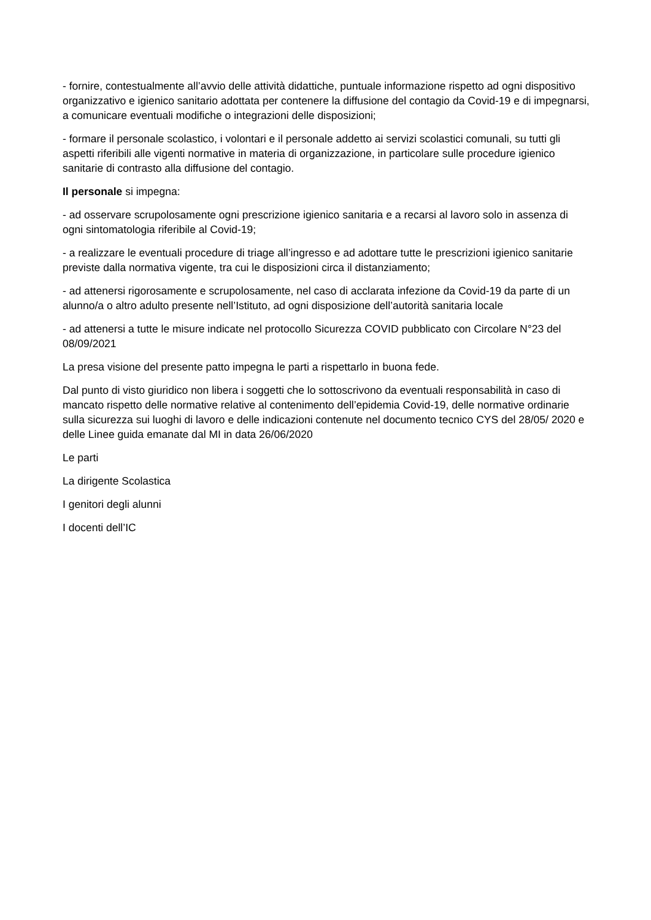- fornire, contestualmente all’avvio delle attività didattiche, puntuale informazione rispetto ad ogni dispositivo organizzativo e igienico sanitario adottata per contenere la diffusione del contagio da Covid-19 e di impegnarsi, a comunicare eventuali modifiche o integrazioni delle disposizioni;
- formare il personale scolastico, i volontari e il personale addetto ai servizi scolastici comunali, su tutti gli aspetti riferibili alle vigenti normative in materia di organizzazione, in particolare sulle procedure igienico sanitarie di contrasto alla diffusione del contagio.
Il personale si impegna:
- ad osservare scrupolosamente ogni prescrizione igienico sanitaria e a recarsi al lavoro solo in assenza di ogni sintomatologia riferibile al Covid-19;
- a realizzare le eventuali procedure di triage all’ingresso e ad adottare tutte le prescrizioni igienico sanitarie previste dalla normativa vigente, tra cui le disposizioni circa il distanziamento;
- ad attenersi rigorosamente e scrupolosamente, nel caso di acclarata infezione da Covid-19 da parte di un alunno/a o altro adulto presente nell’Istituto, ad ogni disposizione dell’autorità sanitaria locale
- ad attenersi a tutte le misure indicate nel protocollo Sicurezza COVID pubblicato con Circolare N°23 del 08/09/2021
La presa visione del presente patto impegna le parti a rispettarlo in buona fede.
Dal punto di visto giuridico non libera i soggetti che lo sottoscrivono da eventuali responsabilità in caso di mancato rispetto delle normative relative al contenimento dell’epidemia Covid-19, delle normative ordinarie sulla sicurezza sui luoghi di lavoro e delle indicazioni contenute nel documento tecnico CYS del 28/05/ 2020 e delle Linee guida emanate dal MI in data 26/06/2020
Le parti
La dirigente Scolastica
I genitori degli alunni
I docenti dell’IC